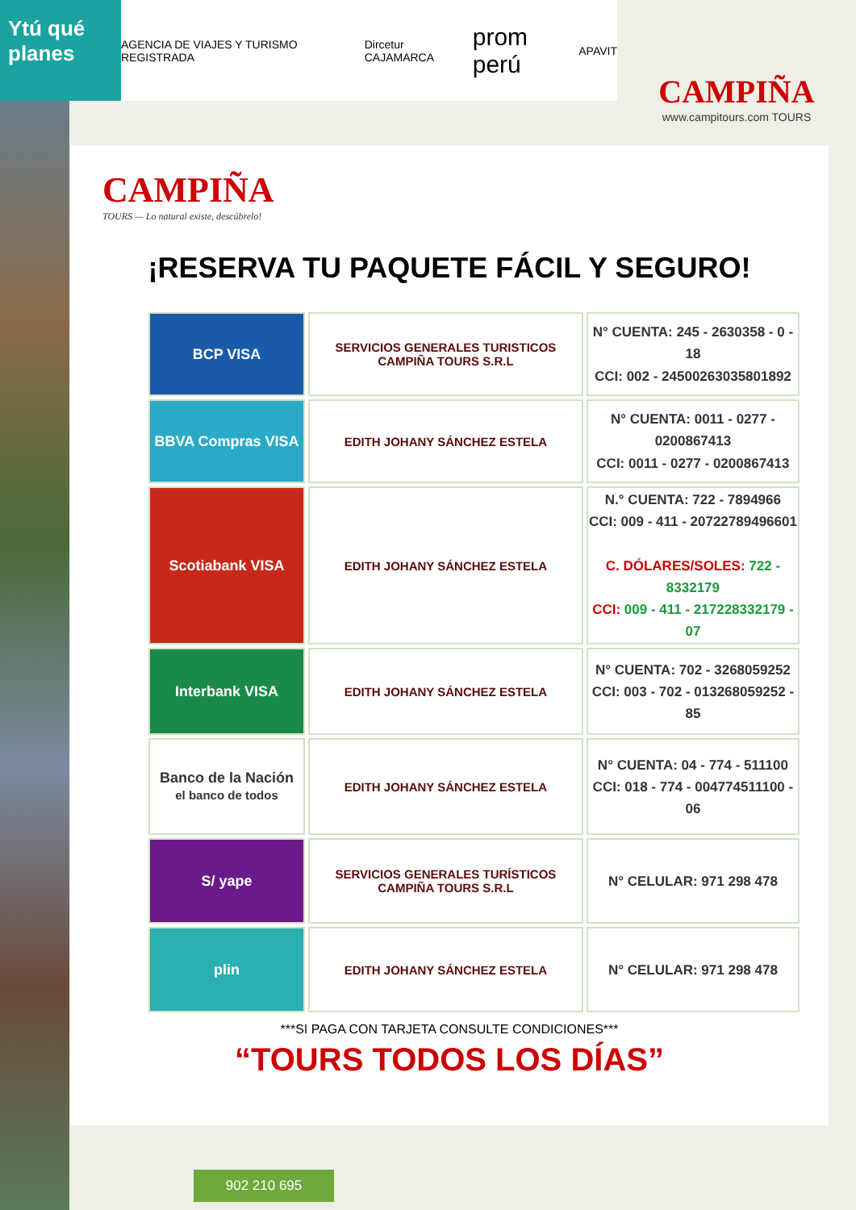Ytú qué planes
AGENCIA DE VIAJES Y TURISMO REGISTRADA Dircetur CAJAMARCA prom perú APAVIT
CAMPIÑA
www.campitours.com TOURS
CAMPIÑA
TOURS — Lo natural existe, descúbrelo!
¡RESERVA TU PAQUETE FÁCIL Y SEGURO!
| BCP VISA | SERVICIOS GENERALES TURISTICOS CAMPIÑA TOURS S.R.L | N° CUENTA: 245 - 2630358 - 0 - 18 CCI: 002 - 24500263035801892 |
| BBVA Compras VISA | EDITH JOHANY SÁNCHEZ ESTELA | N° CUENTA: 0011 - 0277 - 0200867413 CCI: 0011 - 0277 - 0200867413 |
| Scotiabank VISA | EDITH JOHANY SÁNCHEZ ESTELA | N.° CUENTA: 722 - 7894966 CCI: 009 - 411 - 20722789496601 C. DÓLARES/SOLES: 722 - 8332179 CCI: 009 - 411 - 217228332179 - 07 |
| Interbank VISA | EDITH JOHANY SÁNCHEZ ESTELA | N° CUENTA: 702 - 3268059252 CCI: 003 - 702 - 013268059252 - 85 |
| Banco de la Nación el banco de todos | EDITH JOHANY SÁNCHEZ ESTELA | N° CUENTA: 04 - 774 - 511100 CCI: 018 - 774 - 004774511100 - 06 |
| S/ yape | SERVICIOS GENERALES TURÍSTICOS CAMPIÑA TOURS S.R.L | N° CELULAR: 971 298 478 |
| plin | EDITH JOHANY SÁNCHEZ ESTELA | N° CELULAR: 971 298 478 |
***SI PAGA CON TARJETA CONSULTE CONDICIONES***
“TOURS TODOS LOS DÍAS”
902 210 695